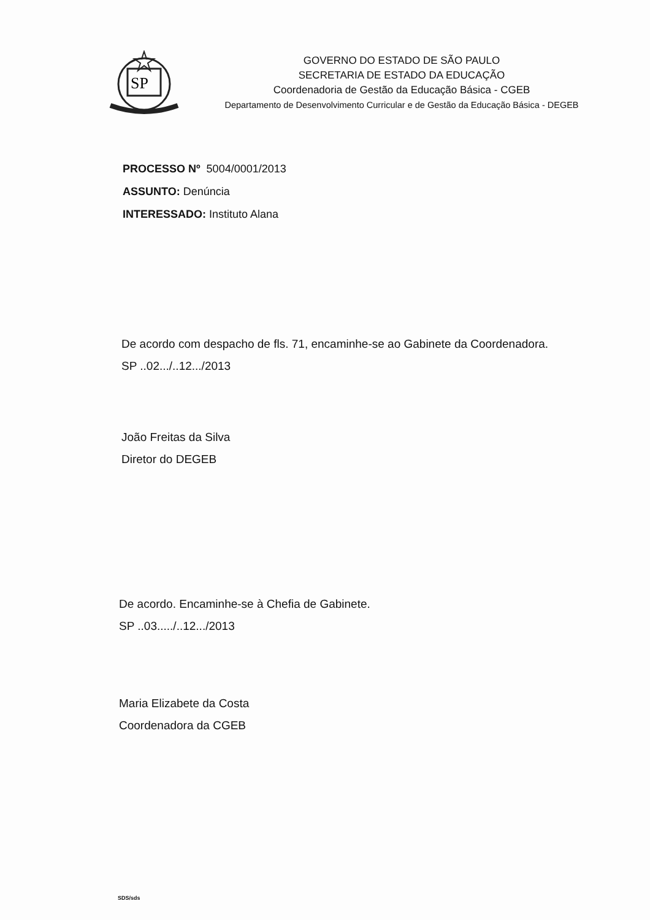SP
GOVERNO DO ESTADO DE SÃO PAULO
SECRETARIA DE ESTADO DA EDUCAÇÃO
Coordenadoria de Gestão da Educação Básica - CGEB
Departamento de Desenvolvimento Curricular e de Gestão da Educação Básica - DEGEB
PROCESSO Nº 5004/0001/2013
ASSUNTO: Denúncia
INTERESSADO: Instituto Alana
De acordo com despacho de fls. 71, encaminhe-se ao Gabinete da Coordenadora.
SP ..02.../..12.../2013
João Freitas da Silva
Diretor do DEGEB
De acordo. Encaminhe-se à Chefia de Gabinete.
SP ..03...../..12.../2013
Maria Elizabete da Costa
Coordenadora da CGEB
SDS/sds